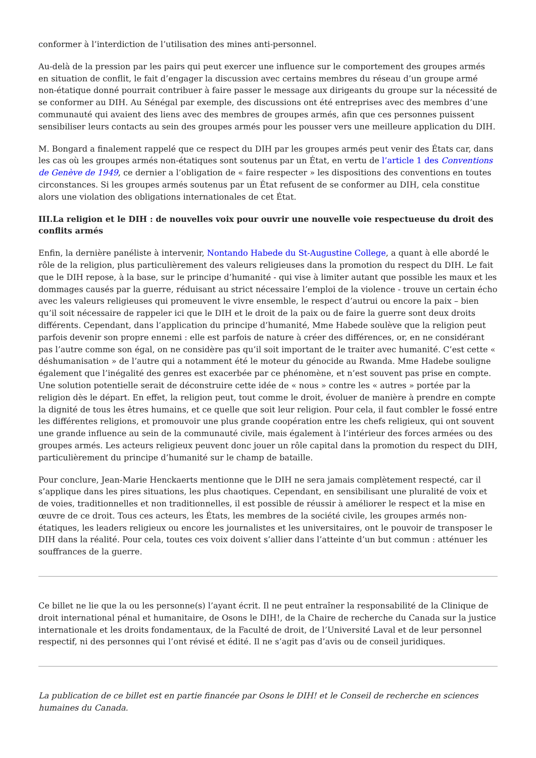conformer à l’interdiction de l’utilisation des mines anti-personnel.
Au-delà de la pression par les pairs qui peut exercer une influence sur le comportement des groupes armés en situation de conflit, le fait d’engager la discussion avec certains membres du réseau d’un groupe armé non-étatique donné pourrait contribuer à faire passer le message aux dirigeants du groupe sur la nécessité de se conformer au DIH. Au Sénégal par exemple, des discussions ont été entreprises avec des membres d’une communauté qui avaient des liens avec des membres de groupes armés, afin que ces personnes puissent sensibiliser leurs contacts au sein des groupes armés pour les pousser vers une meilleure application du DIH.
M. Bongard a finalement rappelé que ce respect du DIH par les groupes armés peut venir des États car, dans les cas où les groupes armés non-étatiques sont soutenus par un État, en vertu de l’article 1 des Conventions de Genève de 1949, ce dernier a l’obligation de « faire respecter » les dispositions des conventions en toutes circonstances. Si les groupes armés soutenus par un État refusent de se conformer au DIH, cela constitue alors une violation des obligations internationales de cet État.
III.La religion et le DIH : de nouvelles voix pour ouvrir une nouvelle voie respectueuse du droit des conflits armés
Enfin, la dernière panéliste à intervenir, Nontando Habede du St-Augustine College, a quant à elle abordé le rôle de la religion, plus particulièrement des valeurs religieuses dans la promotion du respect du DIH. Le fait que le DIH repose, à la base, sur le principe d’humanité - qui vise à limiter autant que possible les maux et les dommages causés par la guerre, réduisant au strict nécessaire l’emploi de la violence - trouve un certain écho avec les valeurs religieuses qui promeuvent le vivre ensemble, le respect d’autrui ou encore la paix – bien qu’il soit nécessaire de rappeler ici que le DIH et le droit de la paix ou de faire la guerre sont deux droits différents. Cependant, dans l’application du principe d’humanité, Mme Habede soulève que la religion peut parfois devenir son propre ennemi : elle est parfois de nature à créer des différences, or, en ne considérant pas l’autre comme son égal, on ne considère pas qu’il soit important de le traiter avec humanité. C’est cette « déshumanisation » de l’autre qui a notamment été le moteur du génocide au Rwanda. Mme Hadebe souligne également que l’inégalité des genres est exacerbée par ce phénomène, et n’est souvent pas prise en compte. Une solution potentielle serait de déconstruire cette idée de « nous » contre les « autres » portée par la religion dès le départ. En effet, la religion peut, tout comme le droit, évoluer de manière à prendre en compte la dignité de tous les êtres humains, et ce quelle que soit leur religion. Pour cela, il faut combler le fossé entre les différentes religions, et promouvoir une plus grande coopération entre les chefs religieux, qui ont souvent une grande influence au sein de la communauté civile, mais également à l’intérieur des forces armées ou des groupes armés. Les acteurs religieux peuvent donc jouer un rôle capital dans la promotion du respect du DIH, particulièrement du principe d’humanité sur le champ de bataille.
Pour conclure, Jean-Marie Henckaerts mentionne que le DIH ne sera jamais complètement respecté, car il s’applique dans les pires situations, les plus chaotiques. Cependant, en sensibilisant une pluralité de voix et de voies, traditionnelles et non traditionnelles, il est possible de réussir à améliorer le respect et la mise en œuvre de ce droit. Tous ces acteurs, les États, les membres de la société civile, les groupes armés non-étatiques, les leaders religieux ou encore les journalistes et les universitaires, ont le pouvoir de transposer le DIH dans la réalité. Pour cela, toutes ces voix doivent s’allier dans l’atteinte d’un but commun : atténuer les souffrances de la guerre.
Ce billet ne lie que la ou les personne(s) l’ayant écrit. Il ne peut entraîner la responsabilité de la Clinique de droit international pénal et humanitaire, de Osons le DIH!, de la Chaire de recherche du Canada sur la justice internationale et les droits fondamentaux, de la Faculté de droit, de l’Université Laval et de leur personnel respectif, ni des personnes qui l’ont révisé et édité. Il ne s’agit pas d’avis ou de conseil juridiques.
La publication de ce billet est en partie financée par Osons le DIH! et le Conseil de recherche en sciences humaines du Canada.